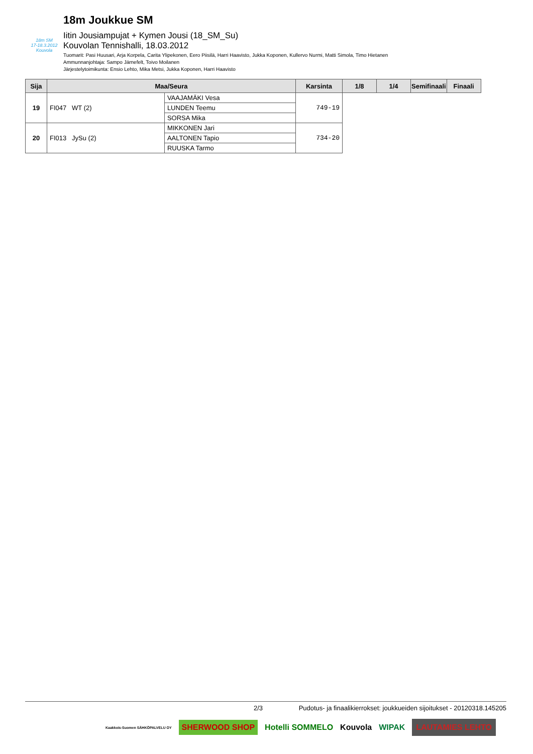18m SM
17-18.3.2012 Kouvola
18m Joukkue SM
Iitin Jousiampujat + Kymen Jousi (18_SM_Su)
Kouvolan Tennishalli, 18.03.2012
Tuomarit: Pasi Huusari, Arja Korpela, Carita Ylipekonen, Eero Piisilä, Harri Haavisto, Jukka Koponen, Kullervo Nurmi, Matti Simola, Timo Hietanen
Ammunnanjohtaja: Sampo Järnefelt, Toivo Moilanen
Järjestelytoimikunta: Ensio Lehto, Mika Metsi, Jukka Koponen, Harri Haavisto
| Sija | Maa/Seura | | Karsinta | 1/8 | 1/4 | Semifinaali | Finaali |
| --- | --- | --- | --- | --- | --- | --- | --- |
| 19 | FI047 WT (2) | VAAJAMÄKI Vesa | 749-19 | | | | |
| | | LUNDEN Teemu | | | | | |
| | | SORSA Mika | | | | | |
| 20 | FI013 JySu (2) | MIKKONEN Jari | 734-20 | | | | |
| | | AALTONEN Tapio | | | | | |
| | | RUUSKA Tarmo | | | | | |
2/3 Pudotus- ja finaalikierrokset: joukkueiden sijoitukset - 20120318.145205
Kaakkois-Suomen SÄHKÖPALVELU OY SHERWOOD SHOP Hotelli SOMMELO Kouvola WIPAK LAUTAMIES LEHTO